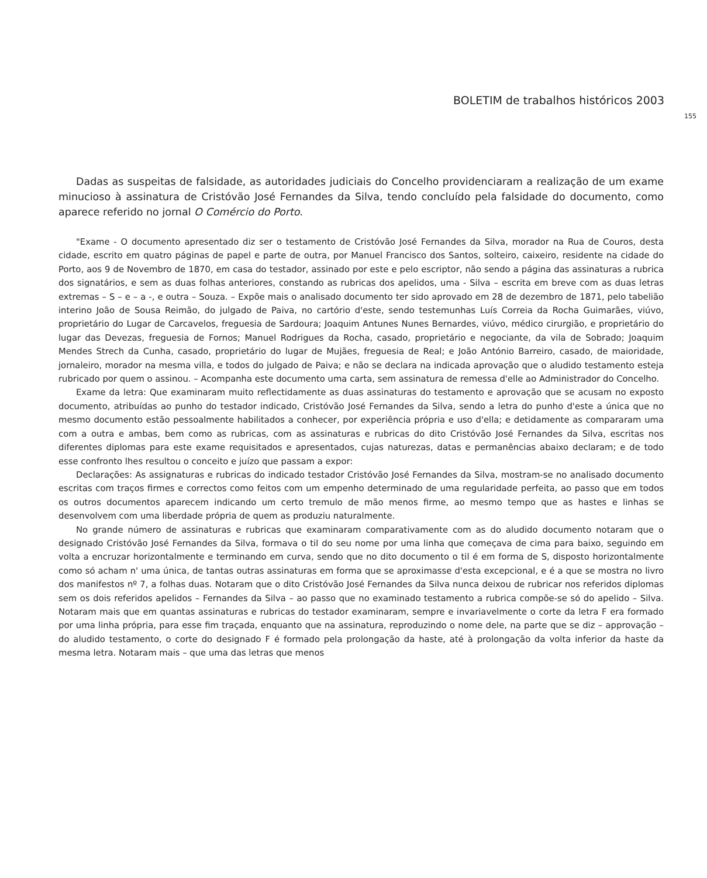BOLETIM de trabalhos históricos 2003
155
Dadas as suspeitas de falsidade, as autoridades judiciais do Concelho providenciaram a realização de um exame minucioso à assinatura de Cristóvão José Fernandes da Silva, tendo concluído pela falsidade do documento, como aparece referido no jornal O Comércio do Porto.
"Exame - O documento apresentado diz ser o testamento de Cristóvão José Fernandes da Silva, morador na Rua de Couros, desta cidade, escrito em quatro páginas de papel e parte de outra, por Manuel Francisco dos Santos, solteiro, caixeiro, residente na cidade do Porto, aos 9 de Novembro de 1870, em casa do testador, assinado por este e pelo escriptor, não sendo a página das assinaturas a rubrica dos signatários, e sem as duas folhas anteriores, constando as rubricas dos apelidos, uma - Silva – escrita em breve com as duas letras extremas – S – e – a -, e outra – Souza. – Expõe mais o analisado documento ter sido aprovado em 28 de dezembro de 1871, pelo tabelião interino João de Sousa Reimão, do julgado de Paiva, no cartório d'este, sendo testemunhas Luís Correia da Rocha Guimarães, viúvo, proprietário do Lugar de Carcavelos, freguesia de Sardoura; Joaquim Antunes Nunes Bernardes, viúvo, médico cirurgião, e proprietário do lugar das Devezas, freguesia de Fornos; Manuel Rodrigues da Rocha, casado, proprietário e negociante, da vila de Sobrado; Joaquim Mendes Strech da Cunha, casado, proprietário do lugar de Mujães, freguesia de Real; e João António Barreiro, casado, de maioridade, jornaleiro, morador na mesma villa, e todos do julgado de Paiva; e não se declara na indicada aprovação que o aludido testamento esteja rubricado por quem o assinou. – Acompanha este documento uma carta, sem assinatura de remessa d'elle ao Administrador do Concelho.
Exame da letra: Que examinaram muito reflectidamente as duas assinaturas do testamento e aprovação que se acusam no exposto documento, atribuídas ao punho do testador indicado, Cristóvão José Fernandes da Silva, sendo a letra do punho d'este a única que no mesmo documento estão pessoalmente habilitados a conhecer, por experiência própria e uso d'ella; e detidamente as compararam uma com a outra e ambas, bem como as rubricas, com as assinaturas e rubricas do dito Cristóvão José Fernandes da Silva, escritas nos diferentes diplomas para este exame requisitados e apresentados, cujas naturezas, datas e permanências abaixo declaram; e de todo esse confronto lhes resultou o conceito e juízo que passam a expor:
Declarações: As assignaturas e rubricas do indicado testador Cristóvão José Fernandes da Silva, mostram-se no analisado documento escritas com traços firmes e correctos como feitos com um empenho determinado de uma regularidade perfeita, ao passo que em todos os outros documentos aparecem indicando um certo tremulo de mão menos firme, ao mesmo tempo que as hastes e linhas se desenvolvem com uma liberdade própria de quem as produziu naturalmente.
No grande número de assinaturas e rubricas que examinaram comparativamente com as do aludido documento notaram que o designado Cristóvão José Fernandes da Silva, formava o til do seu nome por uma linha que começava de cima para baixo, seguindo em volta a encruzar horizontalmente e terminando em curva, sendo que no dito documento o til é em forma de S, disposto horizontalmente como só acham n' uma única, de tantas outras assinaturas em forma que se aproximasse d'esta excepcional, e é a que se mostra no livro dos manifestos nº 7, a folhas duas. Notaram que o dito Cristóvão José Fernandes da Silva nunca deixou de rubricar nos referidos diplomas sem os dois referidos apelidos – Fernandes da Silva – ao passo que no examinado testamento a rubrica compõe-se só do apelido – Silva. Notaram mais que em quantas assinaturas e rubricas do testador examinaram, sempre e invariavelmente o corte da letra F era formado por uma linha própria, para esse fim traçada, enquanto que na assinatura, reproduzindo o nome dele, na parte que se diz – approvação – do aludido testamento, o corte do designado F é formado pela prolongação da haste, até à prolongação da volta inferior da haste da mesma letra. Notaram mais – que uma das letras que menos